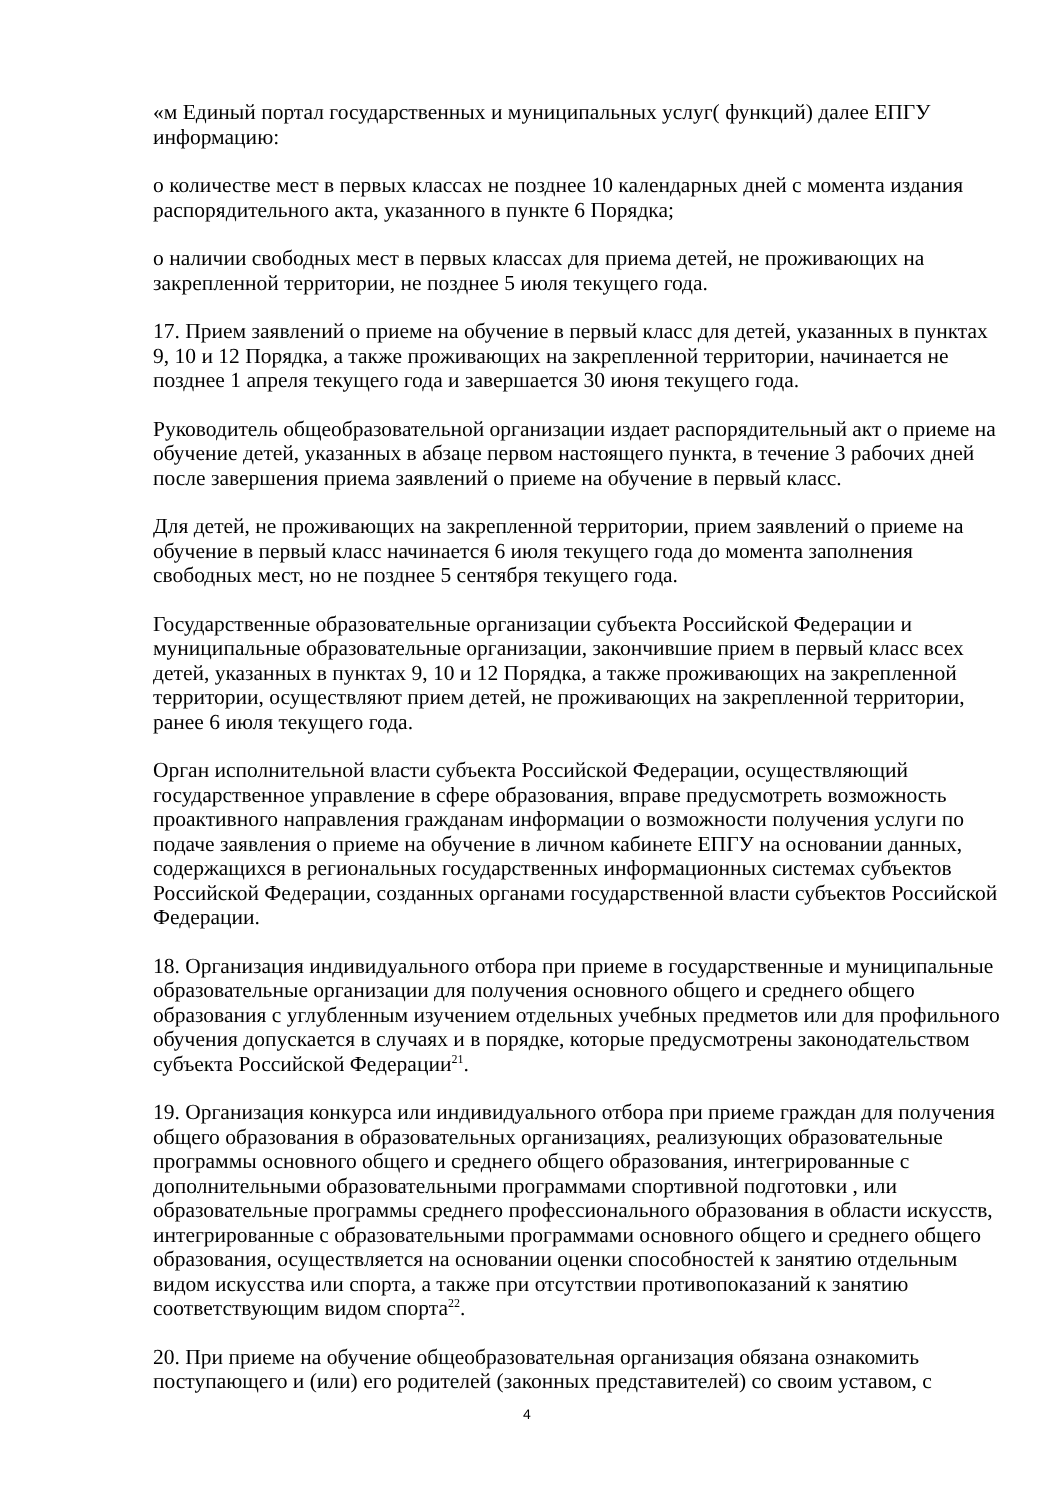«м Единый портал государственных и муниципальных услуг( функций) далее ЕПГУ информацию:
о количестве мест в первых классах не позднее 10 календарных дней с момента издания распорядительного акта, указанного в пункте 6 Порядка;
о наличии свободных мест в первых классах для приема детей, не проживающих на закрепленной территории, не позднее 5 июля текущего года.
17. Прием заявлений о приеме на обучение в первый класс для детей, указанных в пунктах 9, 10 и 12 Порядка, а также проживающих на закрепленной территории, начинается не позднее 1 апреля текущего года и завершается 30 июня текущего года.
Руководитель общеобразовательной организации издает распорядительный акт о приеме на обучение детей, указанных в абзаце первом настоящего пункта, в течение 3 рабочих дней после завершения приема заявлений о приеме на обучение в первый класс.
Для детей, не проживающих на закрепленной территории, прием заявлений о приеме на обучение в первый класс начинается 6 июля текущего года до момента заполнения свободных мест, но не позднее 5 сентября текущего года.
Государственные образовательные организации субъекта Российской Федерации и муниципальные образовательные организации, закончившие прием в первый класс всех детей, указанных в пунктах 9, 10 и 12 Порядка, а также проживающих на закрепленной территории, осуществляют прием детей, не проживающих на закрепленной территории, ранее 6 июля текущего года.
Орган исполнительной власти субъекта Российской Федерации, осуществляющий государственное управление в сфере образования, вправе предусмотреть возможность проактивного направления гражданам информации о возможности получения услуги по подаче заявления о приеме на обучение в личном кабинете ЕПГУ на основании данных, содержащихся в региональных государственных информационных системах субъектов Российской Федерации, созданных органами государственной власти субъектов Российской Федерации.
18. Организация индивидуального отбора при приеме в государственные и муниципальные образовательные организации для получения основного общего и среднего общего образования с углубленным изучением отдельных учебных предметов или для профильного обучения допускается в случаях и в порядке, которые предусмотрены законодательством субъекта Российской Федерации<sup>21</sup>.
19. Организация конкурса или индивидуального отбора при приеме граждан для получения общего образования в образовательных организациях, реализующих образовательные программы основного общего и среднего общего образования, интегрированные с дополнительными образовательными программами спортивной подготовки , или образовательные программы среднего профессионального образования в области искусств, интегрированные с образовательными программами основного общего и среднего общего образования, осуществляется на основании оценки способностей к занятию отдельным видом искусства или спорта, а также при отсутствии противопоказаний к занятию соответствующим видом спорта<sup>22</sup>.
20. При приеме на обучение общеобразовательная организация обязана ознакомить поступающего и (или) его родителей (законных представителей) со своим уставом, с
4